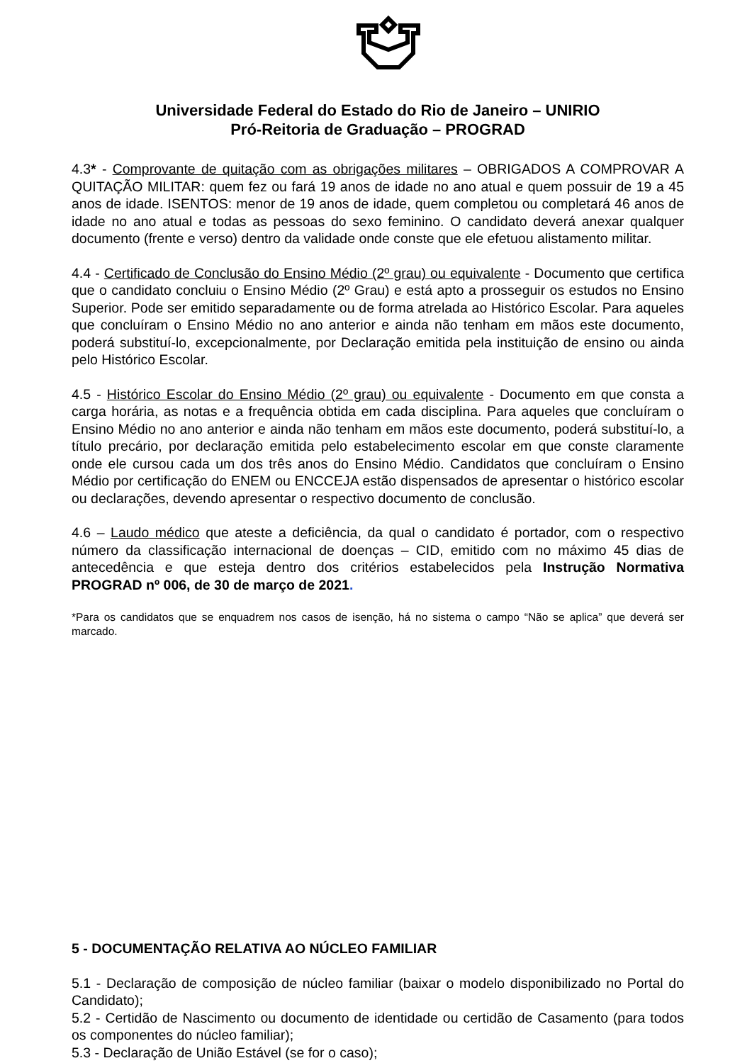Universidade Federal do Estado do Rio de Janeiro – UNIRIO
Pró-Reitoria de Graduação – PROGRAD
4.3* - Comprovante de quitação com as obrigações militares – OBRIGADOS A COMPROVAR A QUITAÇÃO MILITAR: quem fez ou fará 19 anos de idade no ano atual e quem possuir de 19 a 45 anos de idade. ISENTOS: menor de 19 anos de idade, quem completou ou completará 46 anos de idade no ano atual e todas as pessoas do sexo feminino. O candidato deverá anexar qualquer documento (frente e verso) dentro da validade onde conste que ele efetuou alistamento militar.
4.4 - Certificado de Conclusão do Ensino Médio (2º grau) ou equivalente - Documento que certifica que o candidato concluiu o Ensino Médio (2º Grau) e está apto a prosseguir os estudos no Ensino Superior. Pode ser emitido separadamente ou de forma atrelada ao Histórico Escolar. Para aqueles que concluíram o Ensino Médio no ano anterior e ainda não tenham em mãos este documento, poderá substituí-lo, excepcionalmente, por Declaração emitida pela instituição de ensino ou ainda pelo Histórico Escolar.
4.5 - Histórico Escolar do Ensino Médio (2º grau) ou equivalente - Documento em que consta a carga horária, as notas e a frequência obtida em cada disciplina. Para aqueles que concluíram o Ensino Médio no ano anterior e ainda não tenham em mãos este documento, poderá substituí-lo, a título precário, por declaração emitida pelo estabelecimento escolar em que conste claramente onde ele cursou cada um dos três anos do Ensino Médio. Candidatos que concluíram o Ensino Médio por certificação do ENEM ou ENCCEJA estão dispensados de apresentar o histórico escolar ou declarações, devendo apresentar o respectivo documento de conclusão.
4.6 – Laudo médico que ateste a deficiência, da qual o candidato é portador, com o respectivo número da classificação internacional de doenças – CID, emitido com no máximo 45 dias de antecedência e que esteja dentro dos critérios estabelecidos pela Instrução Normativa PROGRAD nº 006, de 30 de março de 2021.
*Para os candidatos que se enquadrem nos casos de isenção, há no sistema o campo “Não se aplica” que deverá ser marcado.
5 - DOCUMENTAÇÃO RELATIVA AO NÚCLEO FAMILIAR
5.1 - Declaração de composição de núcleo familiar (baixar o modelo disponibilizado no Portal do Candidato);
5.2 - Certidão de Nascimento ou documento de identidade ou certidão de Casamento (para todos os componentes do núcleo familiar);
5.3 - Declaração de União Estável (se for o caso);